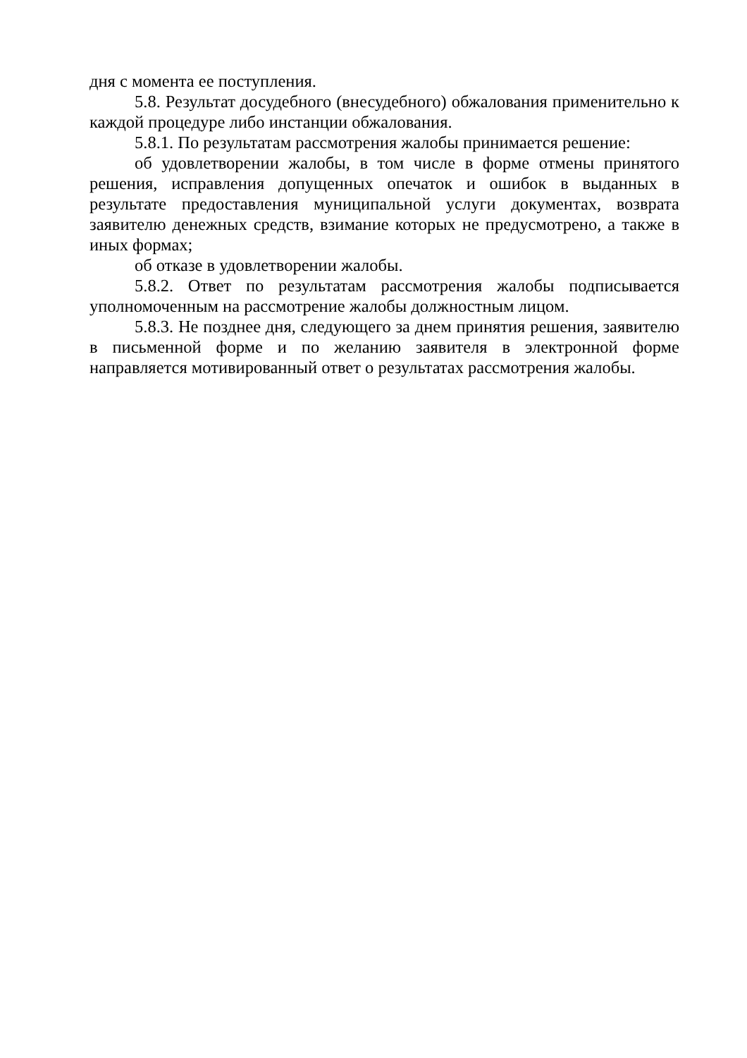дня с момента ее поступления.
5.8. Результат досудебного (внесудебного) обжалования применительно к каждой процедуре либо инстанции обжалования.
5.8.1. По результатам рассмотрения жалобы принимается решение:
об удовлетворении жалобы, в том числе в форме отмены принятого решения, исправления допущенных опечаток и ошибок в выданных в результате предоставления муниципальной услуги документах, возврата заявителю денежных средств, взимание которых не предусмотрено, а также в иных формах;
об отказе в удовлетворении жалобы.
5.8.2. Ответ по результатам рассмотрения жалобы подписывается уполномоченным на рассмотрение жалобы должностным лицом.
5.8.3. Не позднее дня, следующего за днем принятия решения, заявителю в письменной форме и по желанию заявителя в электронной форме направляется мотивированный ответ о результатах рассмотрения жалобы.